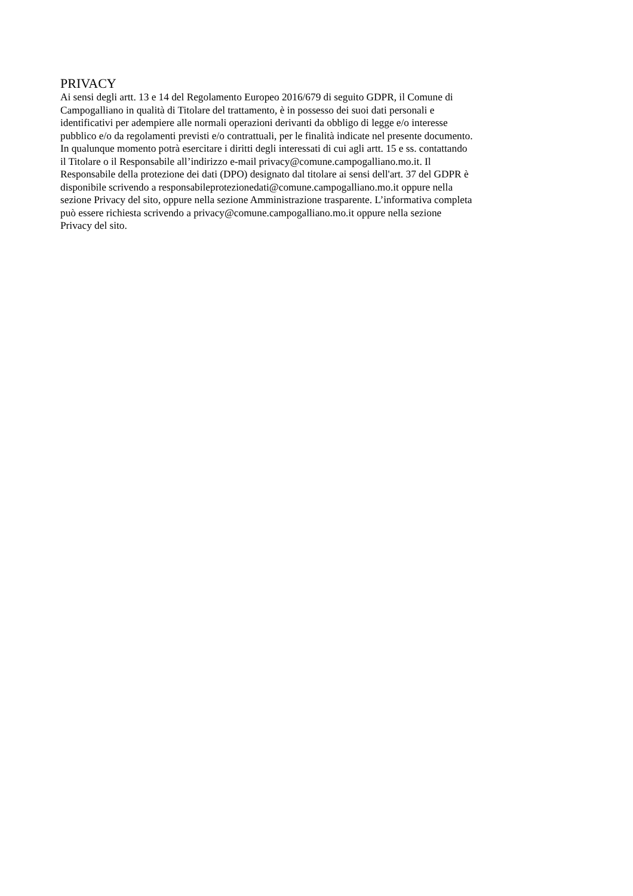PRIVACY
Ai sensi degli artt. 13 e 14 del Regolamento Europeo 2016/679 di seguito GDPR, il Comune di
Campogalliano in qualità di Titolare del trattamento, è in possesso dei suoi dati personali e
identificativi per adempiere alle normali operazioni derivanti da obbligo di legge e/o interesse
pubblico e/o da regolamenti previsti e/o contrattuali, per le finalità indicate nel presente documento.
In qualunque momento potrà esercitare i diritti degli interessati di cui agli artt. 15 e ss. contattando
il Titolare o il Responsabile all’indirizzo e-mail privacy@comune.campogalliano.mo.it. Il
Responsabile della protezione dei dati (DPO) designato dal titolare ai sensi dell'art. 37 del GDPR è
disponibile scrivendo a responsabileprotezionedati@comune.campogalliano.mo.it oppure nella
sezione Privacy del sito, oppure nella sezione Amministrazione trasparente. L’informativa completa
può essere richiesta scrivendo a privacy@comune.campogalliano.mo.it oppure nella sezione
Privacy del sito.